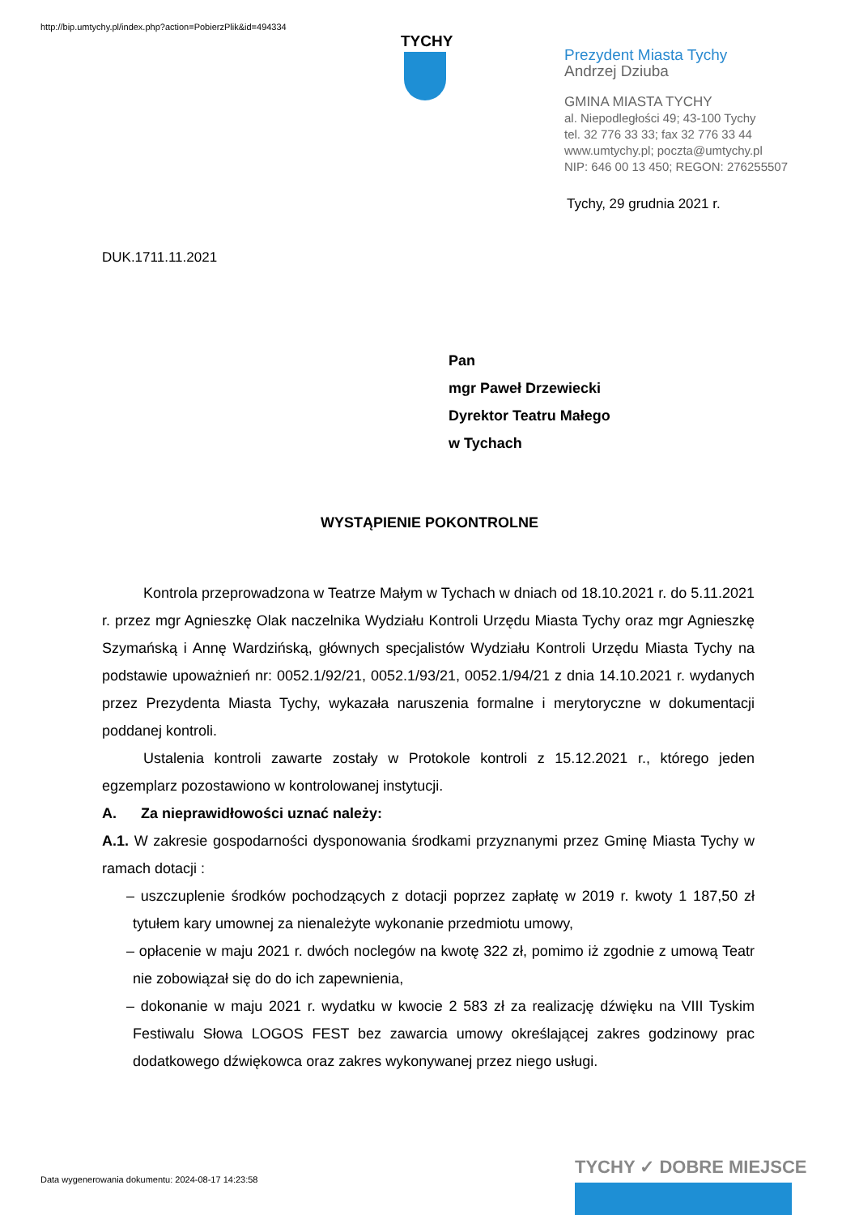http://bip.umtychy.pl/index.php?action=PobierzPlik&id=494334
TYCHY
Prezydent Miasta Tychy
Andrzej Dziuba
GMINA MIASTA TYCHY
al. Niepodległości 49; 43-100 Tychy
tel. 32 776 33 33; fax 32 776 33 44
www.umtychy.pl; poczta@umtychy.pl
NIP: 646 00 13 450; REGON: 276255507
Tychy, 29 grudnia 2021 r.
DUK.1711.11.2021
Pan
mgr Paweł Drzewiecki
Dyrektor Teatru Małego
w Tychach
WYSTĄPIENIE POKONTROLNE
Kontrola przeprowadzona w Teatrze Małym w Tychach w dniach od 18.10.2021 r. do 5.11.2021 r. przez mgr Agnieszkę Olak naczelnika Wydziału Kontroli Urzędu Miasta Tychy oraz mgr Agnieszkę Szymańską i Annę Wardzińską, głównych specjalistów Wydziału Kontroli Urzędu Miasta Tychy na podstawie upoważnień nr: 0052.1/92/21, 0052.1/93/21, 0052.1/94/21 z dnia 14.10.2021 r. wydanych przez Prezydenta Miasta Tychy, wykazała naruszenia formalne i merytoryczne w dokumentacji poddanej kontroli.
Ustalenia kontroli zawarte zostały w Protokole kontroli z 15.12.2021 r., którego jeden egzemplarz pozostawiono w kontrolowanej instytucji.
A. Za nieprawidłowości uznać należy:
A.1. W zakresie gospodarności dysponowania środkami przyznanymi przez Gminę Miasta Tychy w ramach dotacji :
– uszczuplenie środków pochodzących z dotacji poprzez zapłatę w 2019 r. kwoty 1 187,50 zł tytułem kary umownej za nienależyte wykonanie przedmiotu umowy,
– opłacenie w maju 2021 r. dwóch noclegów na kwotę 322 zł, pomimo iż zgodnie z umową Teatr nie zobowiązał się do do ich zapewnienia,
– dokonanie w maju 2021 r. wydatku w kwocie 2 583 zł za realizację dźwięku na VIII Tyskim Festiwalu Słowa LOGOS FEST bez zawarcia umowy określającej zakres godzinowy prac dodatkowego dźwiękowca oraz zakres wykonywanej przez niego usługi.
Data wygenerowania dokumentu: 2024-08-17 14:23:58
TYCHY ✓ DOBRE MIEJSCE